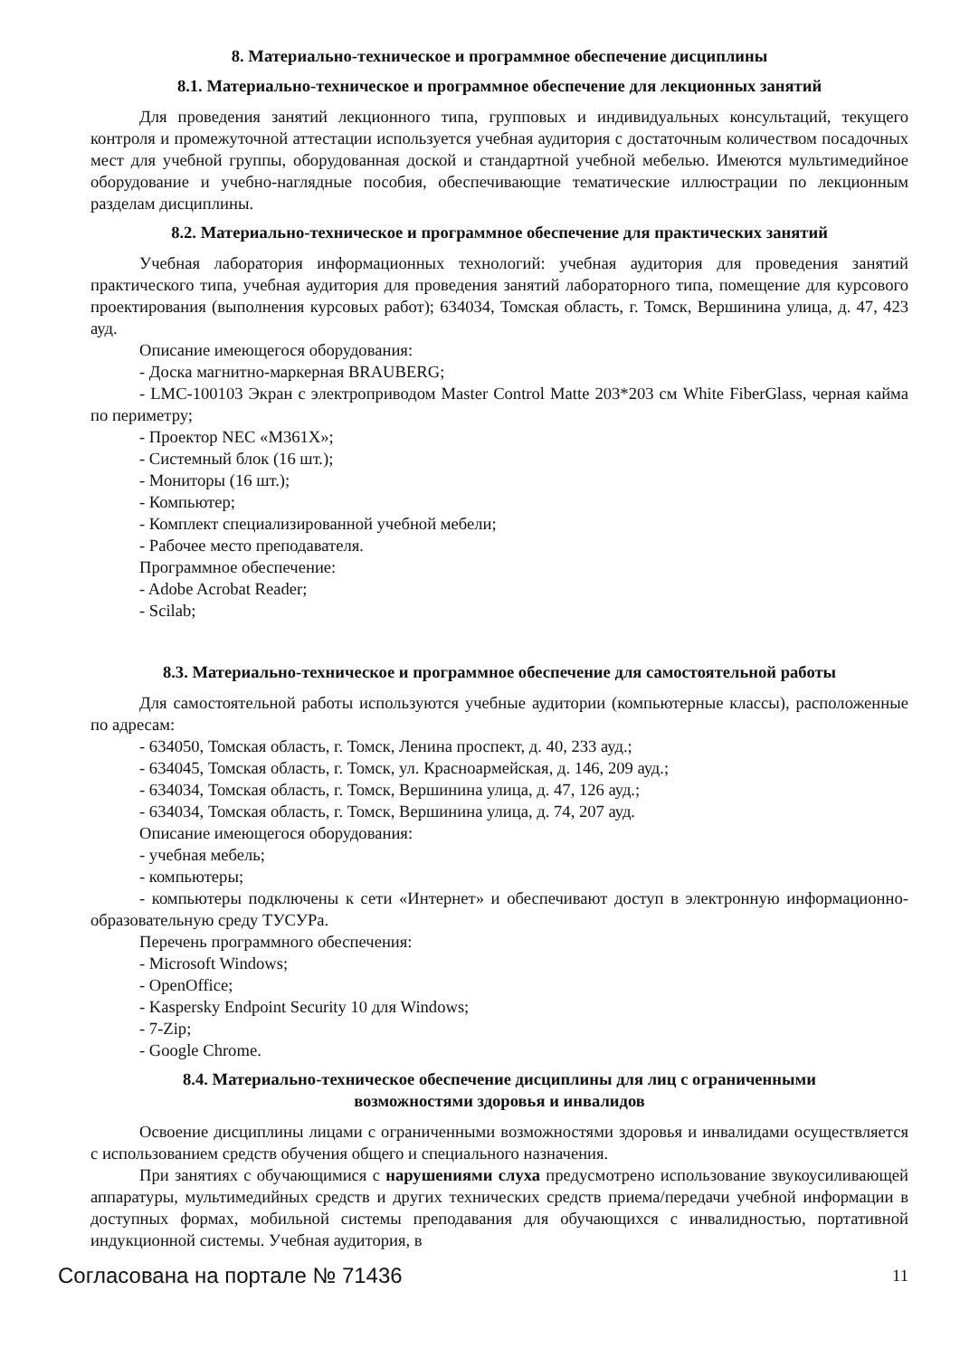8. Материально-техническое и программное обеспечение дисциплины
8.1. Материально-техническое и программное обеспечение для лекционных занятий
Для проведения занятий лекционного типа, групповых и индивидуальных консультаций, текущего контроля и промежуточной аттестации используется учебная аудитория с достаточным количеством посадочных мест для учебной группы, оборудованная доской и стандартной учебной мебелью. Имеются мультимедийное оборудование и учебно-наглядные пособия, обеспечивающие тематические иллюстрации по лекционным разделам дисциплины.
8.2. Материально-техническое и программное обеспечение для практических занятий
Учебная лаборатория информационных технологий: учебная аудитория для проведения занятий практического типа, учебная аудитория для проведения занятий лабораторного типа, помещение для курсового проектирования (выполнения курсовых работ); 634034, Томская область, г. Томск, Вершинина улица, д. 47, 423 ауд.
Описание имеющегося оборудования:
- Доска магнитно-маркерная BRAUBERG;
- LMC-100103 Экран с электроприводом Master Control Matte 203*203 см White FiberGlass, черная кайма по периметру;
- Проектор NEC «M361X»;
- Системный блок (16 шт.);
- Мониторы (16 шт.);
- Компьютер;
- Комплект специализированной учебной мебели;
- Рабочее место преподавателя.
Программное обеспечение:
- Adobe Acrobat Reader;
- Scilab;
8.3. Материально-техническое и программное обеспечение для самостоятельной работы
Для самостоятельной работы используются учебные аудитории (компьютерные классы), расположенные по адресам:
- 634050, Томская область, г. Томск, Ленина проспект, д. 40, 233 ауд.;
- 634045, Томская область, г. Томск, ул. Красноармейская, д. 146, 209 ауд.;
- 634034, Томская область, г. Томск, Вершинина улица, д. 47, 126 ауд.;
- 634034, Томская область, г. Томск, Вершинина улица, д. 74, 207 ауд.
Описание имеющегося оборудования:
- учебная мебель;
- компьютеры;
- компьютеры подключены к сети «Интернет» и обеспечивают доступ в электронную информационно-образовательную среду ТУСУРа.
Перечень программного обеспечения:
- Microsoft Windows;
- OpenOffice;
- Kaspersky Endpoint Security 10 для Windows;
- 7-Zip;
- Google Chrome.
8.4. Материально-техническое обеспечение дисциплины для лиц с ограниченными
возможностями здоровья и инвалидов
Освоение дисциплины лицами с ограниченными возможностями здоровья и инвалидами осуществляется с использованием средств обучения общего и специального назначения.
При занятиях с обучающимися с нарушениями слуха предусмотрено использование звукоусиливающей аппаратуры, мультимедийных средств и других технических средств приема/передачи учебной информации в доступных формах, мобильной системы преподавания для обучающихся с инвалидностью, портативной индукционной системы. Учебная аудитория, в
Согласована на портале № 71436 11